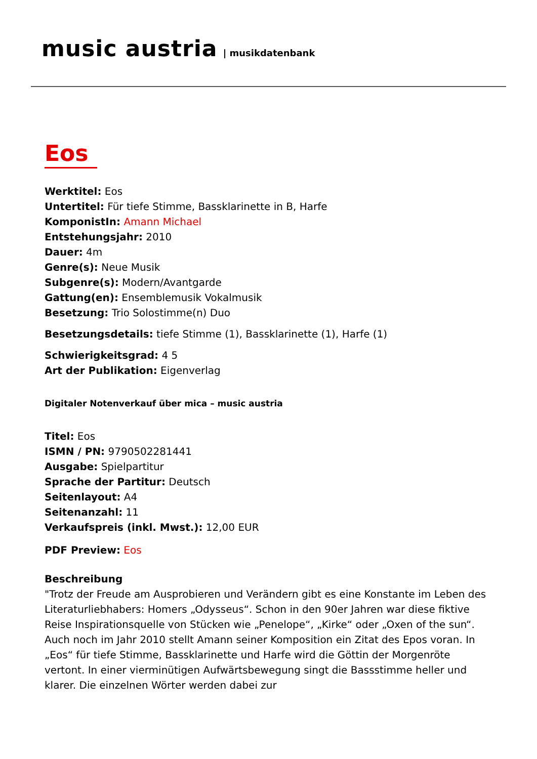music austria | musikdatenbank
Eos
Werktitel: Eos
Untertitel: Für tiefe Stimme, Bassklarinette in B, Harfe
KomponistIn: Amann Michael
Entstehungsjahr: 2010
Dauer: 4m
Genre(s): Neue Musik
Subgenre(s): Modern/Avantgarde
Gattung(en): Ensemblemusik Vokalmusik
Besetzung: Trio Solostimme(n) Duo
Besetzungsdetails: tiefe Stimme (1), Bassklarinette (1), Harfe (1)
Schwierigkeitsgrad: 4 5
Art der Publikation: Eigenverlag
Digitaler Notenverkauf über mica – music austria
Titel: Eos
ISMN / PN: 9790502281441
Ausgabe: Spielpartitur
Sprache der Partitur: Deutsch
Seitenlayout: A4
Seitenanzahl: 11
Verkaufspreis (inkl. Mwst.): 12,00 EUR
PDF Preview: Eos
Beschreibung
"Trotz der Freude am Ausprobieren und Verändern gibt es eine Konstante im Leben des Literaturliebhabers: Homers „Odysseus“. Schon in den 90er Jahren war diese fiktive Reise Inspirationsquelle von Stücken wie „Penelope“, „Kirke“ oder „Oxen of the sun“. Auch noch im Jahr 2010 stellt Amann seiner Komposition ein Zitat des Epos voran. In „Eos“ für tiefe Stimme, Bassklarinette und Harfe wird die Göttin der Morgenröte vertont. In einer vierminütigen Aufwärtsbewegung singt die Bassstimme heller und klarer. Die einzelnen Wörter werden dabei zur